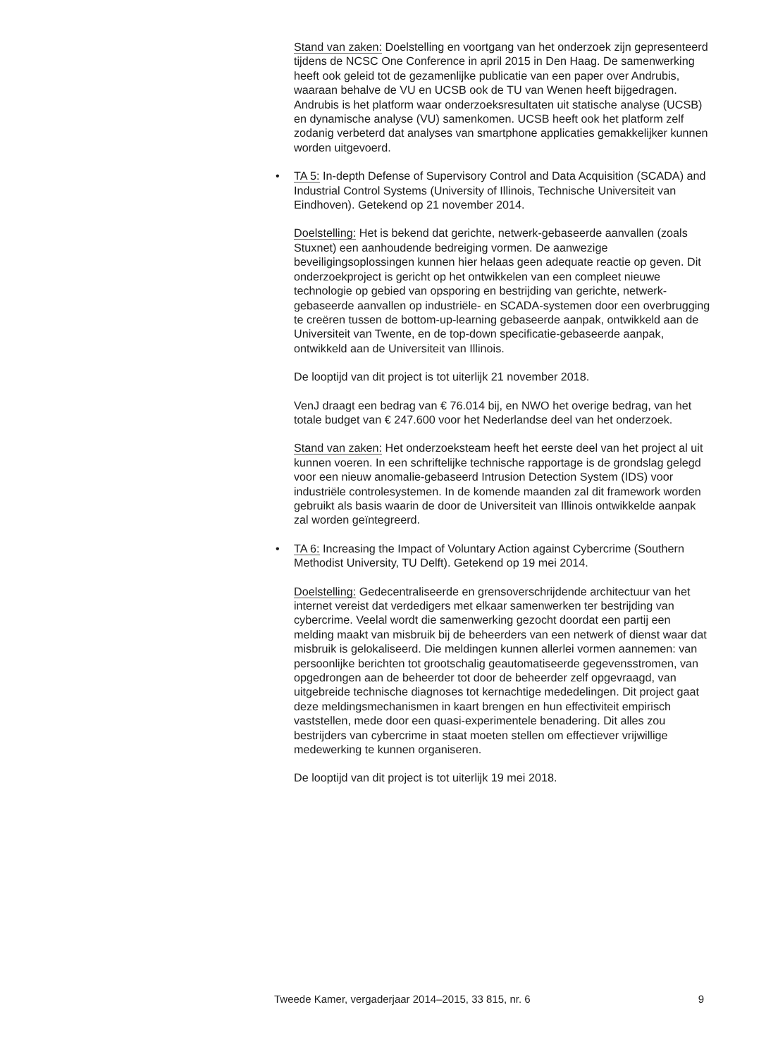Stand van zaken: Doelstelling en voortgang van het onderzoek zijn gepresenteerd tijdens de NCSC One Conference in april 2015 in Den Haag. De samenwerking heeft ook geleid tot de gezamenlijke publicatie van een paper over Andrubis, waaraan behalve de VU en UCSB ook de TU van Wenen heeft bijgedragen. Andrubis is het platform waar onderzoeksresultaten uit statische analyse (UCSB) en dynamische analyse (VU) samenkomen. UCSB heeft ook het platform zelf zodanig verbeterd dat analyses van smartphone applicaties gemakkelijker kunnen worden uitgevoerd.
• TA 5: In-depth Defense of Supervisory Control and Data Acquisition (SCADA) and Industrial Control Systems (University of Illinois, Technische Universiteit van Eindhoven). Getekend op 21 november 2014.
Doelstelling: Het is bekend dat gerichte, netwerk-gebaseerde aanvallen (zoals Stuxnet) een aanhoudende bedreiging vormen. De aanwezige beveiligingsoplossingen kunnen hier helaas geen adequate reactie op geven. Dit onderzoekproject is gericht op het ontwikkelen van een compleet nieuwe technologie op gebied van opsporing en bestrijding van gerichte, netwerk-gebaseerde aanvallen op industriële- en SCADA-systemen door een overbrugging te creëren tussen de bottom-up-learning gebaseerde aanpak, ontwikkeld aan de Universiteit van Twente, en de top-down specificatie-gebaseerde aanpak, ontwikkeld aan de Universiteit van Illinois.
De looptijd van dit project is tot uiterlijk 21 november 2018.
VenJ draagt een bedrag van € 76.014 bij, en NWO het overige bedrag, van het totale budget van € 247.600 voor het Nederlandse deel van het onderzoek.
Stand van zaken: Het onderzoeksteam heeft het eerste deel van het project al uit kunnen voeren. In een schriftelijke technische rapportage is de grondslag gelegd voor een nieuw anomalie-gebaseerd Intrusion Detection System (IDS) voor industriële controlesystemen. In de komende maanden zal dit framework worden gebruikt als basis waarin de door de Universiteit van Illinois ontwikkelde aanpak zal worden geïntegreerd.
• TA 6: Increasing the Impact of Voluntary Action against Cybercrime (Southern Methodist University, TU Delft). Getekend op 19 mei 2014.
Doelstelling: Gedecentraliseerde en grensoverschrijdende architectuur van het internet vereist dat verdedigers met elkaar samenwerken ter bestrijding van cybercrime. Veelal wordt die samenwerking gezocht doordat een partij een melding maakt van misbruik bij de beheerders van een netwerk of dienst waar dat misbruik is gelokaliseerd. Die meldingen kunnen allerlei vormen aannemen: van persoonlijke berichten tot grootschalig geautomatiseerde gegevensstromen, van opgedrongen aan de beheerder tot door de beheerder zelf opgevraagd, van uitgebreide technische diagnoses tot kernachtige mededelingen. Dit project gaat deze meldingsmechanismen in kaart brengen en hun effectiviteit empirisch vaststellen, mede door een quasi-experimentele benadering. Dit alles zou bestrijders van cybercrime in staat moeten stellen om effectiever vrijwillige medewerking te kunnen organiseren.
De looptijd van dit project is tot uiterlijk 19 mei 2018.
Tweede Kamer, vergaderjaar 2014–2015, 33 815, nr. 6 9